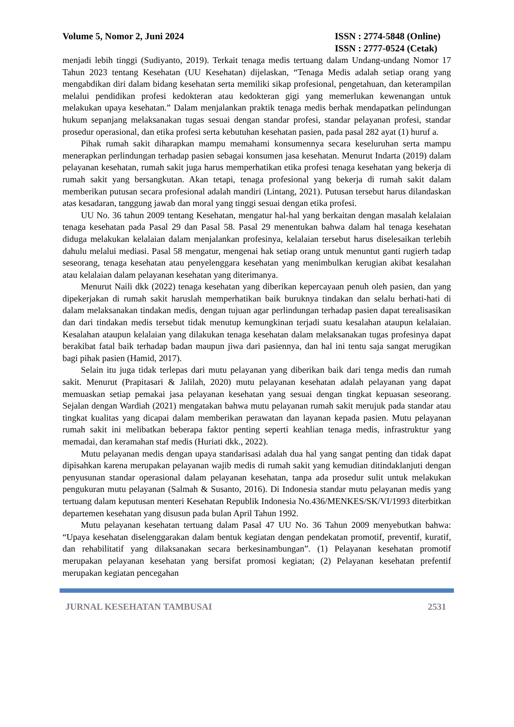Volume 5, Nomor 2, Juni 2024 ISSN : 2774-5848 (Online)
ISSN : 2777-0524 (Cetak)
menjadi lebih tinggi (Sudiyanto, 2019). Terkait tenaga medis tertuang dalam Undang-undang Nomor 17 Tahun 2023 tentang Kesehatan (UU Kesehatan) dijelaskan, “Tenaga Medis adalah setiap orang yang mengabdikan diri dalam bidang kesehatan serta memiliki sikap profesional, pengetahuan, dan keterampilan melalui pendidikan profesi kedokteran atau kedokteran gigi yang memerlukan kewenangan untuk melakukan upaya kesehatan.” Dalam menjalankan praktik tenaga medis berhak mendapatkan pelindungan hukum sepanjang melaksanakan tugas sesuai dengan standar profesi, standar pelayanan profesi, standar prosedur operasional, dan etika profesi serta kebutuhan kesehatan pasien, pada pasal 282 ayat (1) huruf a.
Pihak rumah sakit diharapkan mampu memahami konsumennya secara keseluruhan serta mampu menerapkan perlindungan terhadap pasien sebagai konsumen jasa kesehatan. Menurut Indarta (2019) dalam pelayanan kesehatan, rumah sakit juga harus memperhatikan etika profesi tenaga kesehatan yang bekerja di rumah sakit yang bersangkutan. Akan tetapi, tenaga profesional yang bekerja di rumah sakit dalam memberikan putusan secara profesional adalah mandiri (Lintang, 2021). Putusan tersebut harus dilandaskan atas kesadaran, tanggung jawab dan moral yang tinggi sesuai dengan etika profesi.
UU No. 36 tahun 2009 tentang Kesehatan, mengatur hal-hal yang berkaitan dengan masalah kelalaian tenaga kesehatan pada Pasal 29 dan Pasal 58. Pasal 29 menentukan bahwa dalam hal tenaga kesehatan diduga melakukan kelalaian dalam menjalankan profesinya, kelalaian tersebut harus diselesaikan terlebih dahulu melalui mediasi. Pasal 58 mengatur, mengenai hak setiap orang untuk menuntut ganti rugierh tadap seseorang, tenaga kesehatan atau penyelenggara kesehatan yang menimbulkan kerugian akibat kesalahan atau kelalaian dalam pelayanan kesehatan yang diterimanya.
Menurut Naili dkk (2022) tenaga kesehatan yang diberikan kepercayaan penuh oleh pasien, dan yang dipekerjakan di rumah sakit haruslah memperhatikan baik buruknya tindakan dan selalu berhati-hati di dalam melaksanakan tindakan medis, dengan tujuan agar perlindungan terhadap pasien dapat terealisasikan dan dari tindakan medis tersebut tidak menutup kemungkinan terjadi suatu kesalahan ataupun kelalaian. Kesalahan ataupun kelalaian yang dilakukan tenaga kesehatan dalam melaksanakan tugas profesinya dapat berakibat fatal baik terhadap badan maupun jiwa dari pasiennya, dan hal ini tentu saja sangat merugikan bagi pihak pasien (Hamid, 2017).
Selain itu juga tidak terlepas dari mutu pelayanan yang diberikan baik dari tenga medis dan rumah sakit. Menurut (Prapitasari & Jalilah, 2020) mutu pelayanan kesehatan adalah pelayanan yang dapat memuaskan setiap pemakai jasa pelayanan kesehatan yang sesuai dengan tingkat kepuasan seseorang. Sejalan dengan Wardiah (2021) mengatakan bahwa mutu pelayanan rumah sakit merujuk pada standar atau tingkat kualitas yang dicapai dalam memberikan perawatan dan layanan kepada pasien. Mutu pelayanan rumah sakit ini melibatkan beberapa faktor penting seperti keahlian tenaga medis, infrastruktur yang memadai, dan keramahan staf medis (Huriati dkk., 2022).
Mutu pelayanan medis dengan upaya standarisasi adalah dua hal yang sangat penting dan tidak dapat dipisahkan karena merupakan pelayanan wajib medis di rumah sakit yang kemudian ditindaklanjuti dengan penyusunan standar operasional dalam pelayanan kesehatan, tanpa ada prosedur sulit untuk melakukan pengukuran mutu pelayanan (Salmah & Susanto, 2016). Di Indonesia standar mutu pelayanan medis yang tertuang dalam keputusan menteri Kesehatan Republik Indonesia No.436/MENKES/SK/VI/1993 diterbitkan departemen kesehatan yang disusun pada bulan April Tahun 1992.
Mutu pelayanan kesehatan tertuang dalam Pasal 47 UU No. 36 Tahun 2009 menyebutkan bahwa: “Upaya kesehatan diselenggarakan dalam bentuk kegiatan dengan pendekatan promotif, preventif, kuratif, dan rehabilitatif yang dilaksanakan secara berkesinambungan”. (1) Pelayanan kesehatan promotif merupakan pelayanan kesehatan yang bersifat promosi kegiatan; (2) Pelayanan kesehatan prefentif merupakan kegiatan pencegahan
JURNAL KESEHATAN TAMBUSAI 2531